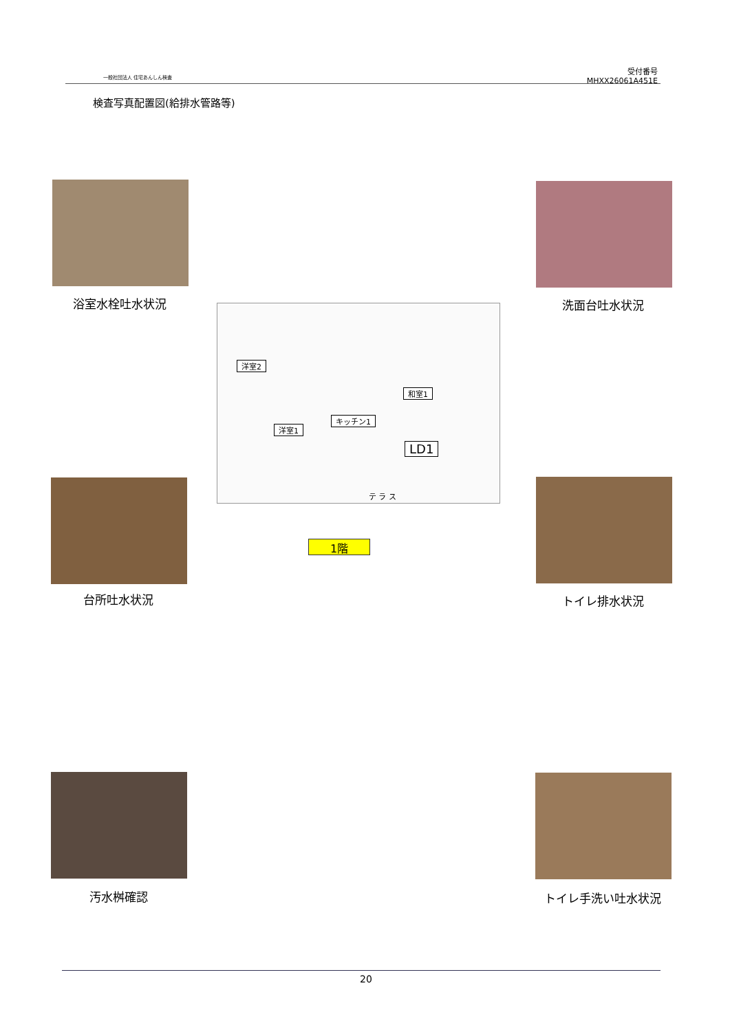一般社団法人 住宅あんしん検査
受付番号
MHXX26061A451E
検査写真配置図(給排水管路等)
浴室水栓吐水状況 洗面台吐水状況
洋室2
和室1
キッチン1
洋室1
LD1
テ ラ ス
1階
台所吐水状況 トイレ排水状況
汚水桝確認 トイレ手洗い吐水状況
20